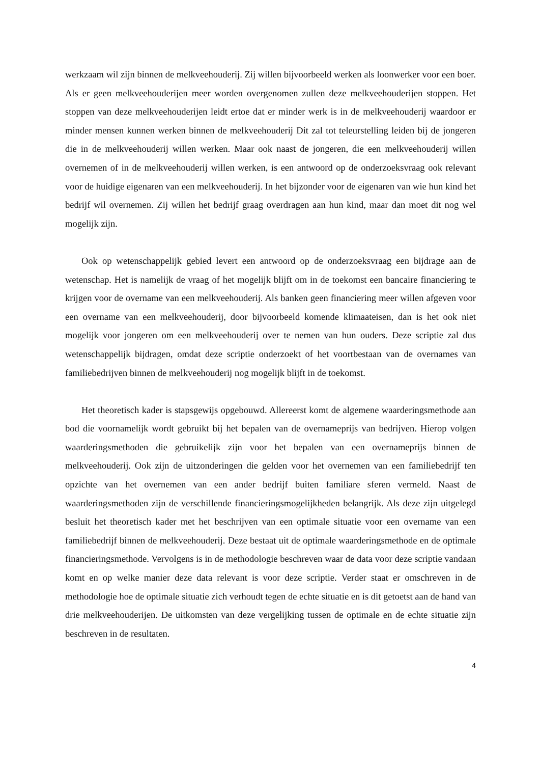werkzaam wil zijn binnen de melkveehouderij. Zij willen bijvoorbeeld werken als loonwerker voor een boer. Als er geen melkveehouderijen meer worden overgenomen zullen deze melkveehouderijen stoppen. Het stoppen van deze melkveehouderijen leidt ertoe dat er minder werk is in de melkveehouderij waardoor er minder mensen kunnen werken binnen de melkveehouderij Dit zal tot teleurstelling leiden bij de jongeren die in de melkveehouderij willen werken. Maar ook naast de jongeren, die een melkveehouderij willen overnemen of in de melkveehouderij willen werken, is een antwoord op de onderzoeksvraag ook relevant voor de huidige eigenaren van een melkveehouderij. In het bijzonder voor de eigenaren van wie hun kind het bedrijf wil overnemen. Zij willen het bedrijf graag overdragen aan hun kind, maar dan moet dit nog wel mogelijk zijn.
Ook op wetenschappelijk gebied levert een antwoord op de onderzoeksvraag een bijdrage aan de wetenschap. Het is namelijk de vraag of het mogelijk blijft om in de toekomst een bancaire financiering te krijgen voor de overname van een melkveehouderij. Als banken geen financiering meer willen afgeven voor een overname van een melkveehouderij, door bijvoorbeeld komende klimaateisen, dan is het ook niet mogelijk voor jongeren om een melkveehouderij over te nemen van hun ouders. Deze scriptie zal dus wetenschappelijk bijdragen, omdat deze scriptie onderzoekt of het voortbestaan van de overnames van familiebedrijven binnen de melkveehouderij nog mogelijk blijft in de toekomst.
Het theoretisch kader is stapsgewijs opgebouwd. Allereerst komt de algemene waarderingsmethode aan bod die voornamelijk wordt gebruikt bij het bepalen van de overnameprijs van bedrijven. Hierop volgen waarderingsmethoden die gebruikelijk zijn voor het bepalen van een overnameprijs binnen de melkveehouderij. Ook zijn de uitzonderingen die gelden voor het overnemen van een familiebedrijf ten opzichte van het overnemen van een ander bedrijf buiten familiare sferen vermeld. Naast de waarderingsmethoden zijn de verschillende financieringsmogelijkheden belangrijk. Als deze zijn uitgelegd besluit het theoretisch kader met het beschrijven van een optimale situatie voor een overname van een familiebedrijf binnen de melkveehouderij. Deze bestaat uit de optimale waarderingsmethode en de optimale financieringsmethode. Vervolgens is in de methodologie beschreven waar de data voor deze scriptie vandaan komt en op welke manier deze data relevant is voor deze scriptie. Verder staat er omschreven in de methodologie hoe de optimale situatie zich verhoudt tegen de echte situatie en is dit getoetst aan de hand van drie melkveehouderijen. De uitkomsten van deze vergelijking tussen de optimale en de echte situatie zijn beschreven in de resultaten.
4